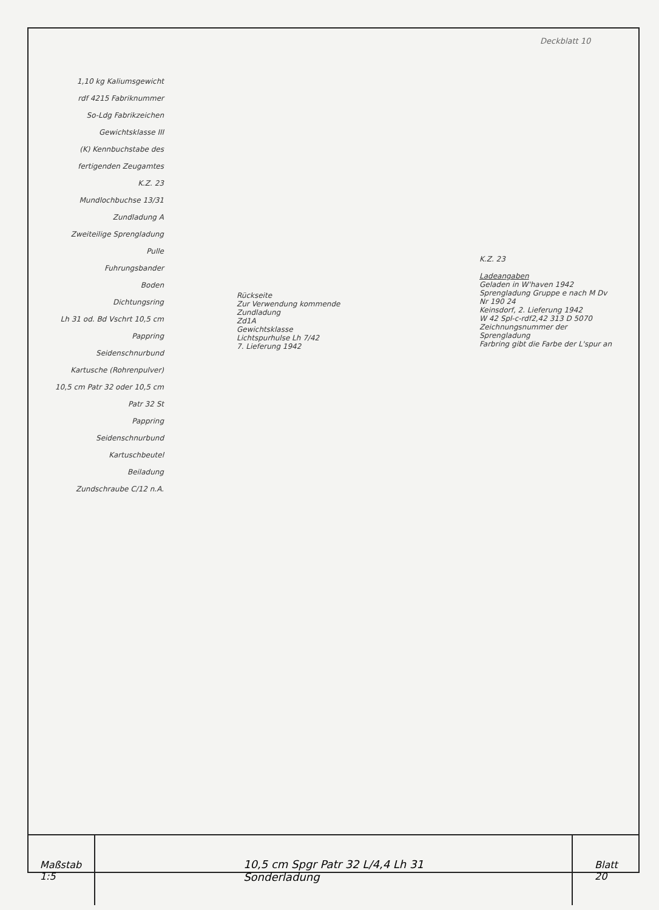Deckblatt 10
1,10 kg Kaliumsgewicht
rdf 4215 Fabriknummer
So-Ldg Fabrikzeichen
Gewichtsklasse III
(K) Kennbuchstabe des fertigenden Zeugamtes
K.Z. 23
Mundlochbuchse 13/31
Zundladung A
Zweiteilige Sprengladung
Pulle
Fuhrungsbander
Boden
Dichtungsring
Lh 31 od. Bd Vschrt 10,5 cm
Pappring
Seidenschnurbund
Kartusche (Rohrenpulver)
10,5 cm Patr 32 oder 10,5 cm Patr 32 St
Pappring
Seidenschnurbund
Kartuschbeutel
Beiladung
Zundschraube C/12 n.A.
Rückseite
Zur Verwendung kommende Zundladung
Zd1A
Gewichtsklasse
Lichtspurhulse Lh 7/42
7. Lieferung 1942
K.Z. 23
Ladeangaben
Geladen in W'haven 1942
Sprengladung Gruppe e nach M Dv Nr 190 24
Keinsdorf, 2. Lieferung 1942
W 42 Spl-c-rdf2,42 313 D 5070
Zeichnungsnummer der Sprengladung
Farbring gibt die Farbe der L'spur an
Maßstab
1:5
10,5 cm Spgr Patr 32 L/4,4 Lh 31
Sonderladung
Blatt
20